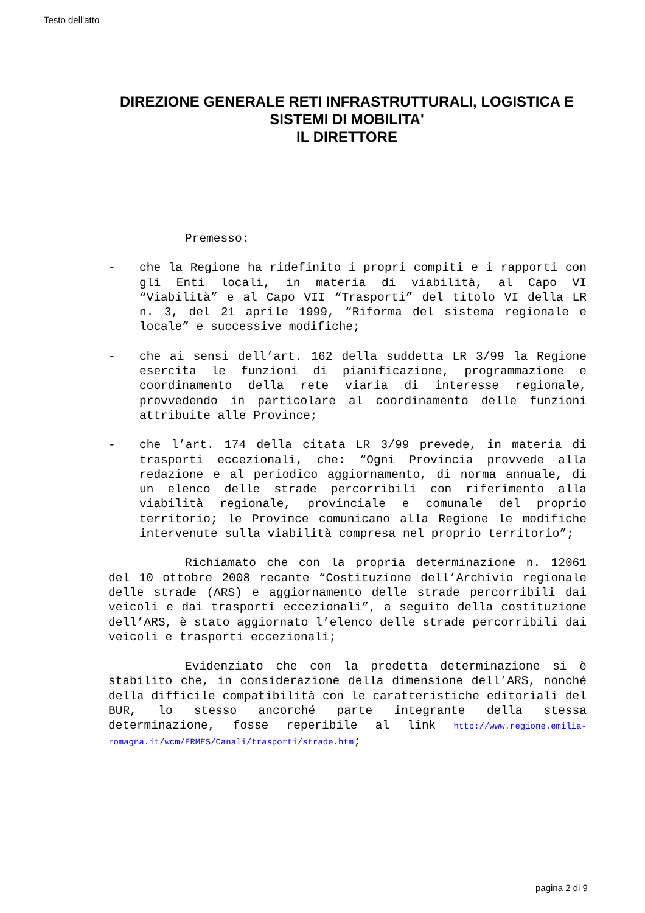Testo dell'atto
DIREZIONE GENERALE RETI INFRASTRUTTURALI, LOGISTICA E
SISTEMI DI MOBILITA'
IL DIRETTORE
Premesso:
- che la Regione ha ridefinito i propri compiti e i rapporti con gli Enti locali, in materia di viabilità, al Capo VI “Viabilità” e al Capo VII “Trasporti” del titolo VI della LR n. 3, del 21 aprile 1999, “Riforma del sistema regionale e locale” e successive modifiche;
- che ai sensi dell’art. 162 della suddetta LR 3/99 la Regione esercita le funzioni di pianificazione, programmazione e coordinamento della rete viaria di interesse regionale, provvedendo in particolare al coordinamento delle funzioni attribuite alle Province;
- che l’art. 174 della citata LR 3/99 prevede, in materia di trasporti eccezionali, che: “Ogni Provincia provvede alla redazione e al periodico aggiornamento, di norma annuale, di un elenco delle strade percorribili con riferimento alla viabilità regionale, provinciale e comunale del proprio territorio; le Province comunicano alla Regione le modifiche intervenute sulla viabilità compresa nel proprio territorio”;
Richiamato che con la propria determinazione n. 12061 del 10 ottobre 2008 recante “Costituzione dell’Archivio regionale delle strade (ARS) e aggiornamento delle strade percorribili dai veicoli e dai trasporti eccezionali”, a seguito della costituzione dell’ARS, è stato aggiornato l’elenco delle strade percorribili dai veicoli e trasporti eccezionali;
Evidenziato che con la predetta determinazione si è stabilito che, in considerazione della dimensione dell’ARS, nonché della difficile compatibilità con le caratteristiche editoriali del BUR, lo stesso ancorché parte integrante della stessa determinazione, fosse reperibile al link http://www.regione.emilia-romagna.it/wcm/ERMES/Canali/trasporti/strade.htm;
pagina 2 di 9